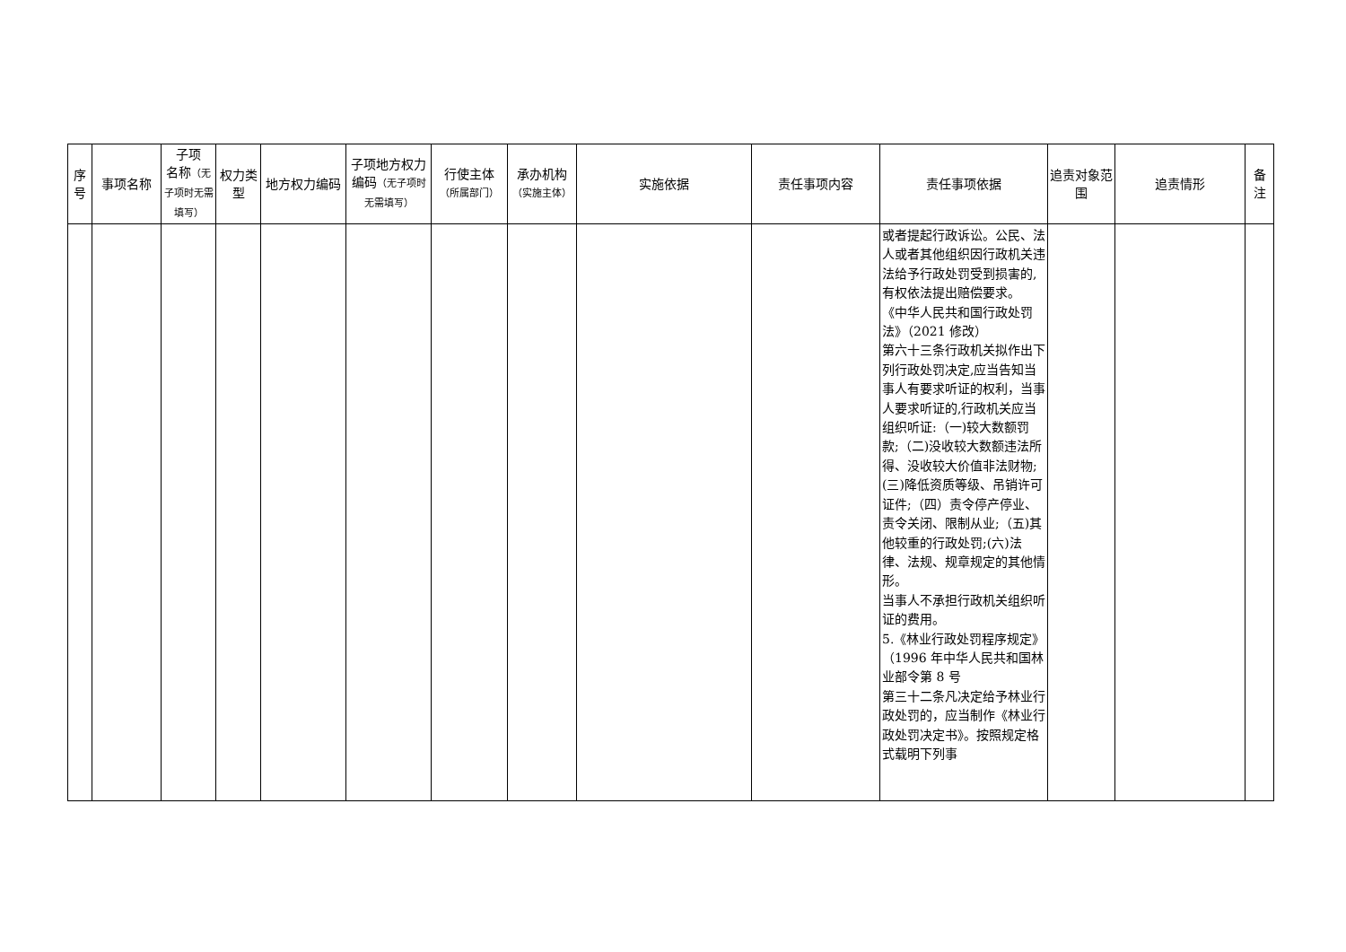| 序号 | 事项名称 | 子项 名称 （无子项时无需填写） | 权力类型 | 地方权力编码 | 子项地方权力编码 （无子项时无需填写） | 行使主体 （所属部门） | 承办机构 （实施主体） | 实施依据 | 责任事项内容 | 责任事项依据 | 追责对象范围 | 追责情形 | 备注 |
| --- | --- | --- | --- | --- | --- | --- | --- | --- | --- | --- | --- | --- | --- |
| | | | | | | | | | | 或者提起行政诉讼。公民、法人或者其他组织因行政机关违法给予行政处罚受到损害的,有权依法提出赔偿要求。 《中华人民共和国行政处罚法》（2021 修改） 第六十三条行政机关拟作出下列行政处罚决定,应当告知当事人有要求听证的权利，当事人要求听证的,行政机关应当组织听证:（一)较大数额罚款;（二)没收较大数额违法所得、没收较大价值非法财物;(三)降低资质等级、吊销许可证件;（四）责令停产停业、责令关闭、限制从业;（五)其他较重的行政处罚;(六)法律、法规、规章规定的其他情形。 当事人不承担行政机关组织听证的费用。 5.《林业行政处罚程序规定》（1996 年中华人民共和国林业部令第 8 号 第三十二条凡决定给予林业行政处罚的，应当制作《林业行政处罚决定书》。按照规定格式载明下列事 | | | |